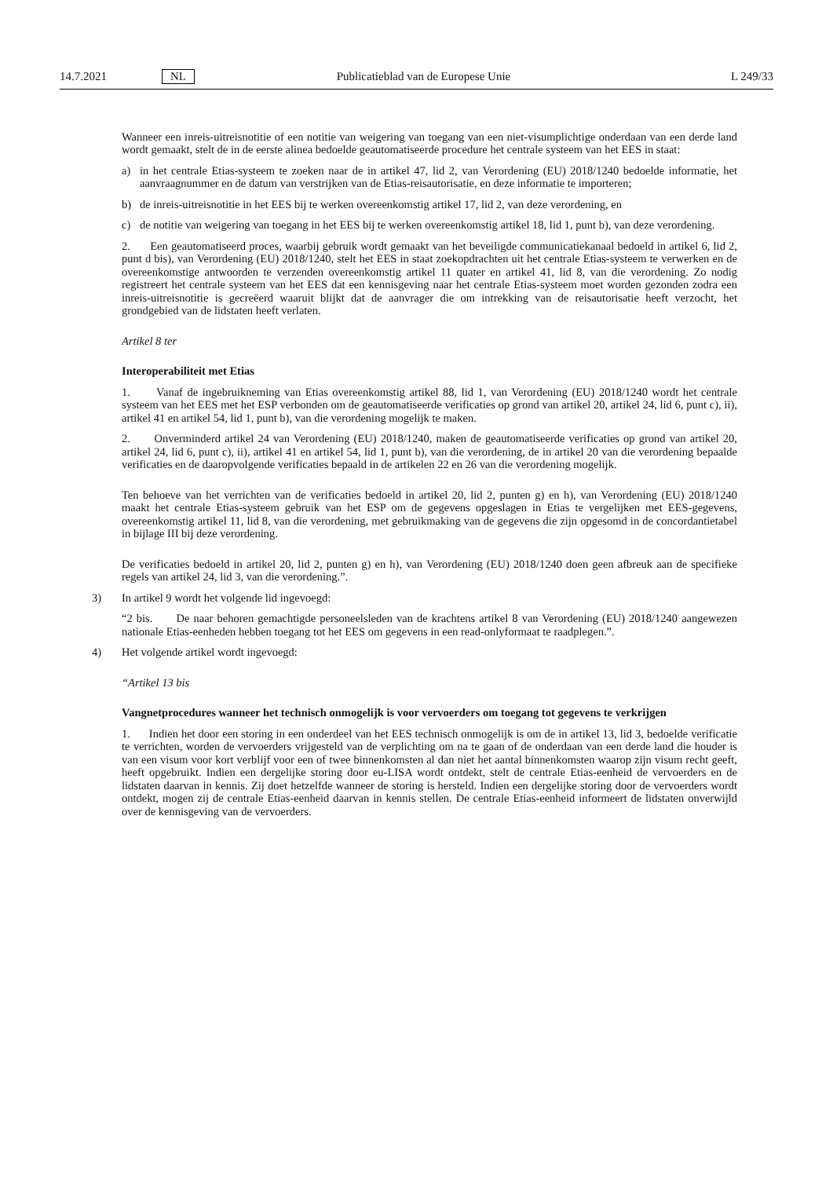14.7.2021 NL Publicatieblad van de Europese Unie L 249/33
Wanneer een inreis-uitreisnotitie of een notitie van weigering van toegang van een niet-visumplichtige onderdaan van een derde land wordt gemaakt, stelt de in de eerste alinea bedoelde geautomatiseerde procedure het centrale systeem van het EES in staat:
a) in het centrale Etias-systeem te zoeken naar de in artikel 47, lid 2, van Verordening (EU) 2018/1240 bedoelde informatie, het aanvraagnummer en de datum van verstrijken van de Etias-reisautorisatie, en deze informatie te importeren;
b) de inreis-uitreisnotitie in het EES bij te werken overeenkomstig artikel 17, lid 2, van deze verordening, en
c) de notitie van weigering van toegang in het EES bij te werken overeenkomstig artikel 18, lid 1, punt b), van deze verordening.
2. Een geautomatiseerd proces, waarbij gebruik wordt gemaakt van het beveiligde communicatiekanaal bedoeld in artikel 6, lid 2, punt d bis), van Verordening (EU) 2018/1240, stelt het EES in staat zoekopdrachten uit het centrale Etias-systeem te verwerken en de overeenkomstige antwoorden te verzenden overeenkomstig artikel 11 quater en artikel 41, lid 8, van die verordening. Zo nodig registreert het centrale systeem van het EES dat een kennisgeving naar het centrale Etias-systeem moet worden gezonden zodra een inreis-uitreisnotitie is gecreëerd waaruit blijkt dat de aanvrager die om intrekking van de reisautorisatie heeft verzocht, het grondgebied van de lidstaten heeft verlaten.
Artikel 8 ter
Interoperabiliteit met Etias
1. Vanaf de ingebruikneming van Etias overeenkomstig artikel 88, lid 1, van Verordening (EU) 2018/1240 wordt het centrale systeem van het EES met het ESP verbonden om de geautomatiseerde verificaties op grond van artikel 20, artikel 24, lid 6, punt c), ii), artikel 41 en artikel 54, lid 1, punt b), van die verordening mogelijk te maken.
2. Onverminderd artikel 24 van Verordening (EU) 2018/1240, maken de geautomatiseerde verificaties op grond van artikel 20, artikel 24, lid 6, punt c), ii), artikel 41 en artikel 54, lid 1, punt b), van die verordening, de in artikel 20 van die verordening bepaalde verificaties en de daaropvolgende verificaties bepaald in de artikelen 22 en 26 van die verordening mogelijk.
Ten behoeve van het verrichten van de verificaties bedoeld in artikel 20, lid 2, punten g) en h), van Verordening (EU) 2018/1240 maakt het centrale Etias-systeem gebruik van het ESP om de gegevens opgeslagen in Etias te vergelijken met EES-gegevens, overeenkomstig artikel 11, lid 8, van die verordening, met gebruikmaking van de gegevens die zijn opgesomd in de concordantietabel in bijlage III bij deze verordening.
De verificaties bedoeld in artikel 20, lid 2, punten g) en h), van Verordening (EU) 2018/1240 doen geen afbreuk aan de specifieke regels van artikel 24, lid 3, van die verordening.”.
3) In artikel 9 wordt het volgende lid ingevoegd:
“2 bis. De naar behoren gemachtigde personeelsleden van de krachtens artikel 8 van Verordening (EU) 2018/1240 aangewezen nationale Etias-eenheden hebben toegang tot het EES om gegevens in een read-onlyformaat te raadplegen.”.
4) Het volgende artikel wordt ingevoegd:
“Artikel 13 bis
Vangnetprocedures wanneer het technisch onmogelijk is voor vervoerders om toegang tot gegevens te verkrijgen
1. Indien het door een storing in een onderdeel van het EES technisch onmogelijk is om de in artikel 13, lid 3, bedoelde verificatie te verrichten, worden de vervoerders vrijgesteld van de verplichting om na te gaan of de onderdaan van een derde land die houder is van een visum voor kort verblijf voor een of twee binnenkomsten al dan niet het aantal binnenkomsten waarop zijn visum recht geeft, heeft opgebruikt. Indien een dergelijke storing door eu-LISA wordt ontdekt, stelt de centrale Etias-eenheid de vervoerders en de lidstaten daarvan in kennis. Zij doet hetzelfde wanneer de storing is hersteld. Indien een dergelijke storing door de vervoerders wordt ontdekt, mogen zij de centrale Etias-eenheid daarvan in kennis stellen. De centrale Etias-eenheid informeert de lidstaten onverwijld over de kennisgeving van de vervoerders.